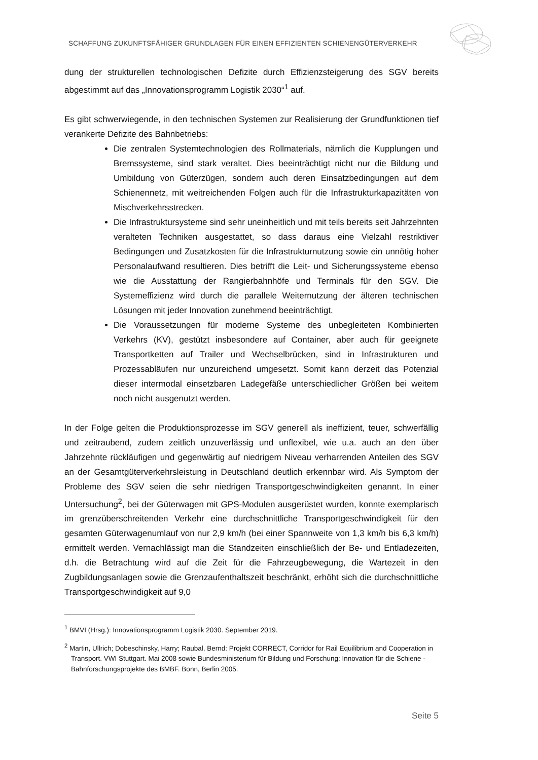SCHAFFUNG ZUKUNFTSFÄHIGER GRUNDLAGEN FÜR EINEN EFFIZIENTEN SCHIENENGÜTERVERKEHR
dung der strukturellen technologischen Defizite durch Effizienzsteigerung des SGV bereits abgestimmt auf das „Innovationsprogramm Logistik 2030“<sup>1</sup> auf.
Es gibt schwerwiegende, in den technischen Systemen zur Realisierung der Grundfunktionen tief verankerte Defizite des Bahnbetriebs:
Die zentralen Systemtechnologien des Rollmaterials, nämlich die Kupplungen und Bremssysteme, sind stark veraltet. Dies beeinträchtigt nicht nur die Bildung und Umbildung von Güterzügen, sondern auch deren Einsatzbedingungen auf dem Schienennetz, mit weitreichenden Folgen auch für die Infrastrukturkapazitäten von Mischverkehrsstrecken.
Die Infrastruktursysteme sind sehr uneinheitlich und mit teils bereits seit Jahrzehnten veralteten Techniken ausgestattet, so dass daraus eine Vielzahl restriktiver Bedingungen und Zusatzkosten für die Infrastrukturnutzung sowie ein unnötig hoher Personalaufwand resultieren. Dies betrifft die Leit- und Sicherungssysteme ebenso wie die Ausstattung der Rangierbahnhöfe und Terminals für den SGV. Die Systemeffizienz wird durch die parallele Weiternutzung der älteren technischen Lösungen mit jeder Innovation zunehmend beeinträchtigt.
Die Voraussetzungen für moderne Systeme des unbegleiteten Kombinierten Verkehrs (KV), gestützt insbesondere auf Container, aber auch für geeignete Transportketten auf Trailer und Wechselbrücken, sind in Infrastrukturen und Prozessabläufen nur unzureichend umgesetzt. Somit kann derzeit das Potenzial dieser intermodal einsetzbaren Ladegefäße unterschiedlicher Größen bei weitem noch nicht ausgenutzt werden.
In der Folge gelten die Produktionsprozesse im SGV generell als ineffizient, teuer, schwerfällig und zeitraubend, zudem zeitlich unzuverlässig und unflexibel, wie u.a. auch an den über Jahrzehnte rückläufigen und gegenwärtig auf niedrigem Niveau verharrenden Anteilen des SGV an der Gesamtgüterverkehrsleistung in Deutschland deutlich erkennbar wird. Als Symptom der Probleme des SGV seien die sehr niedrigen Transportgeschwindigkeiten genannt. In einer Untersuchung<sup>2</sup>, bei der Güterwagen mit GPS-Modulen ausgerüstet wurden, konnte exemplarisch im grenzüberschreitenden Verkehr eine durchschnittliche Transportgeschwindigkeit für den gesamten Güterwagenumlauf von nur 2,9 km/h (bei einer Spannweite von 1,3 km/h bis 6,3 km/h) ermittelt werden. Vernachlässigt man die Standzeiten einschließlich der Be- und Entladezeiten, d.h. die Betrachtung wird auf die Zeit für die Fahrzeugbewegung, die Wartezeit in den Zugbildungsanlagen sowie die Grenzaufenthaltszeit beschränkt, erhöht sich die durchschnittliche Transportgeschwindigkeit auf 9,0
<sup>1</sup> BMVI (Hrsg.): Innovationsprogramm Logistik 2030. September 2019.
<sup>2</sup> Martin, Ullrich; Dobeschinsky, Harry; Raubal, Bernd: Projekt CORRECT, Corridor for Rail Equilibrium and Cooperation in Transport. VWI Stuttgart. Mai 2008 sowie Bundesministerium für Bildung und Forschung: Innovation für die Schiene - Bahnforschungsprojekte des BMBF. Bonn, Berlin 2005.
Seite 5